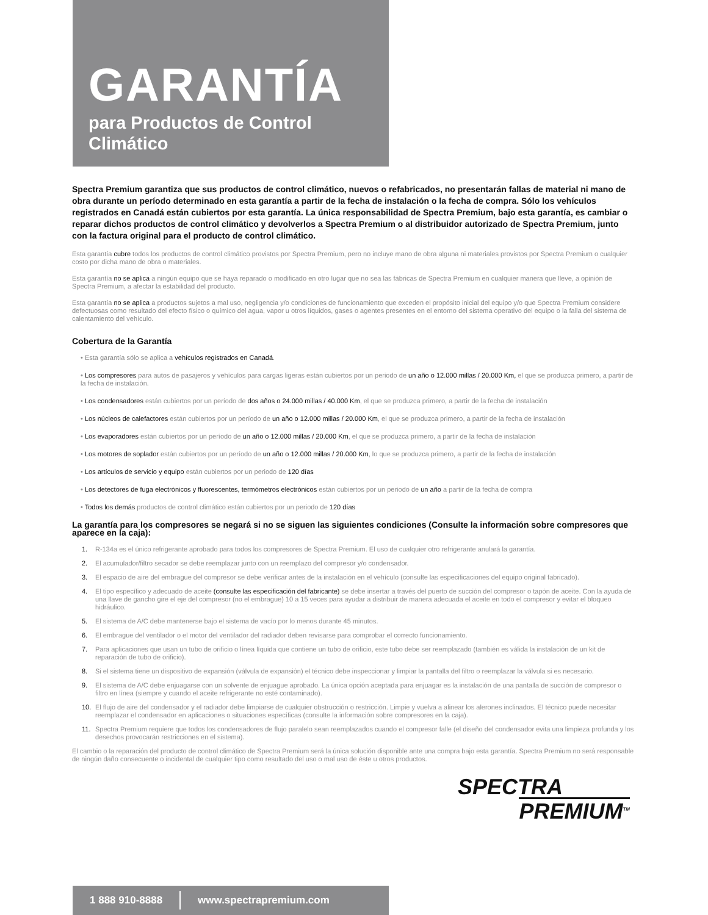GARANTÍA
para Productos de Control Climático
Spectra Premium garantiza que sus productos de control climático, nuevos o refabricados, no presentarán fallas de material ni mano de obra durante un período determinado en esta garantía a partir de la fecha de instalación o la fecha de compra. Sólo los vehículos registrados en Canadá están cubiertos por esta garantía. La única responsabilidad de Spectra Premium, bajo esta garantía, es cambiar o reparar dichos productos de control climático y devolverlos a Spectra Premium o al distribuidor autorizado de Spectra Premium, junto con la factura original para el producto de control climático.
Esta garantía cubre todos los productos de control climático provistos por Spectra Premium, pero no incluye mano de obra alguna ni materiales provistos por Spectra Premium o cualquier costo por dicha mano de obra o materiales.
Esta garantía no se aplica a ningún equipo que se haya reparado o modificado en otro lugar que no sea las fábricas de Spectra Premium en cualquier manera que lleve, a opinión de Spectra Premium, a afectar la estabilidad del producto.
Esta garantía no se aplica a productos sujetos a mal uso, negligencia y/o condiciones de funcionamiento que exceden el propósito inicial del equipo y/o que Spectra Premium considere defectuosas como resultado del efecto físico o químico del agua, vapor u otros líquidos, gases o agentes presentes en el entorno del sistema operativo del equipo o la falla del sistema de calentamiento del vehículo.
Cobertura de la Garantía
• Esta garantía sólo se aplica a vehículos registrados en Canadá.
• Los compresores para autos de pasajeros y vehículos para cargas ligeras están cubiertos por un periodo de un año o 12.000 millas / 20.000 Km, el que se produzca primero, a partir de la fecha de instalación.
• Los condensadores están cubiertos por un período de dos años o 24.000 millas / 40.000 Km, el que se produzca primero, a partir de la fecha de instalación
• Los núcleos de calefactores están cubiertos por un período de un año o 12.000 millas / 20.000 Km, el que se produzca primero, a partir de la fecha de instalación
• Los evaporadores están cubiertos por un período de un año o 12.000 millas / 20.000 Km, el que se produzca primero, a partir de la fecha de instalación
• Los motores de soplador están cubiertos por un período de un año o 12.000 millas / 20.000 Km, lo que se produzca primero, a partir de la fecha de instalación
• Los artículos de servicio y equipo están cubiertos por un periodo de 120 días
• Los detectores de fuga electrónicos y fluorescentes, termómetros electrónicos están cubiertos por un periodo de un año a partir de la fecha de compra
• Todos los demás productos de control climático están cubiertos por un periodo de 120 días
La garantía para los compresores se negará si no se siguen las siguientes condiciones (Consulte la información sobre compresores que aparece en la caja):
1. R-134a es el único refrigerante aprobado para todos los compresores de Spectra Premium. El uso de cualquier otro refrigerante anulará la garantía.
2. El acumulador/filtro secador se debe reemplazar junto con un reemplazo del compresor y/o condensador.
3. El espacio de aire del embrague del compresor se debe verificar antes de la instalación en el vehículo (consulte las especificaciones del equipo original fabricado).
4. El tipo específico y adecuado de aceite (consulte las especificación del fabricante) se debe insertar a través del puerto de succión del compresor o tapón de aceite. Con la ayuda de una llave de gancho gire el eje del compresor (no el embrague) 10 a 15 veces para ayudar a distribuir de manera adecuada el aceite en todo el compresor y evitar el bloqueo hidráulico.
5. El sistema de A/C debe mantenerse bajo el sistema de vacío por lo menos durante 45 minutos.
6. El embrague del ventilador o el motor del ventilador del radiador deben revisarse para comprobar el correcto funcionamiento.
7. Para aplicaciones que usan un tubo de orificio o línea líquida que contiene un tubo de orificio, este tubo debe ser reemplazado (también es válida la instalación de un kit de reparación de tubo de orificio).
8. Si el sistema tiene un dispositivo de expansión (válvula de expansión) el técnico debe inspeccionar y limpiar la pantalla del filtro o reemplazar la válvula si es necesario.
9. El sistema de A/C debe enjuagarse con un solvente de enjuague aprobado. La única opción aceptada para enjuagar es la instalación de una pantalla de succión de compresor o filtro en línea (siempre y cuando el aceite refrigerante no esté contaminado).
10. El flujo de aire del condensador y el radiador debe limpiarse de cualquier obstrucción o restricción. Limpie y vuelva a alinear los alerones inclinados. El técnico puede necesitar reemplazar el condensador en aplicaciones o situaciones específicas (consulte la información sobre compresores en la caja).
11. Spectra Premium requiere que todos los condensadores de flujo paralelo sean reemplazados cuando el compresor falle (el diseño del condensador evita una limpieza profunda y los desechos provocarán restricciones en el sistema).
El cambio o la reparación del producto de control climático de Spectra Premium será la única solución disponible ante una compra bajo esta garantía. Spectra Premium no será responsable de ningún daño consecuente o incidental de cualquier tipo como resultado del uso o mal uso de éste u otros productos.
SPECTRA
PREMIUM<sup>TM</sup>
1 888 910-8888 www.spectrapremium.com